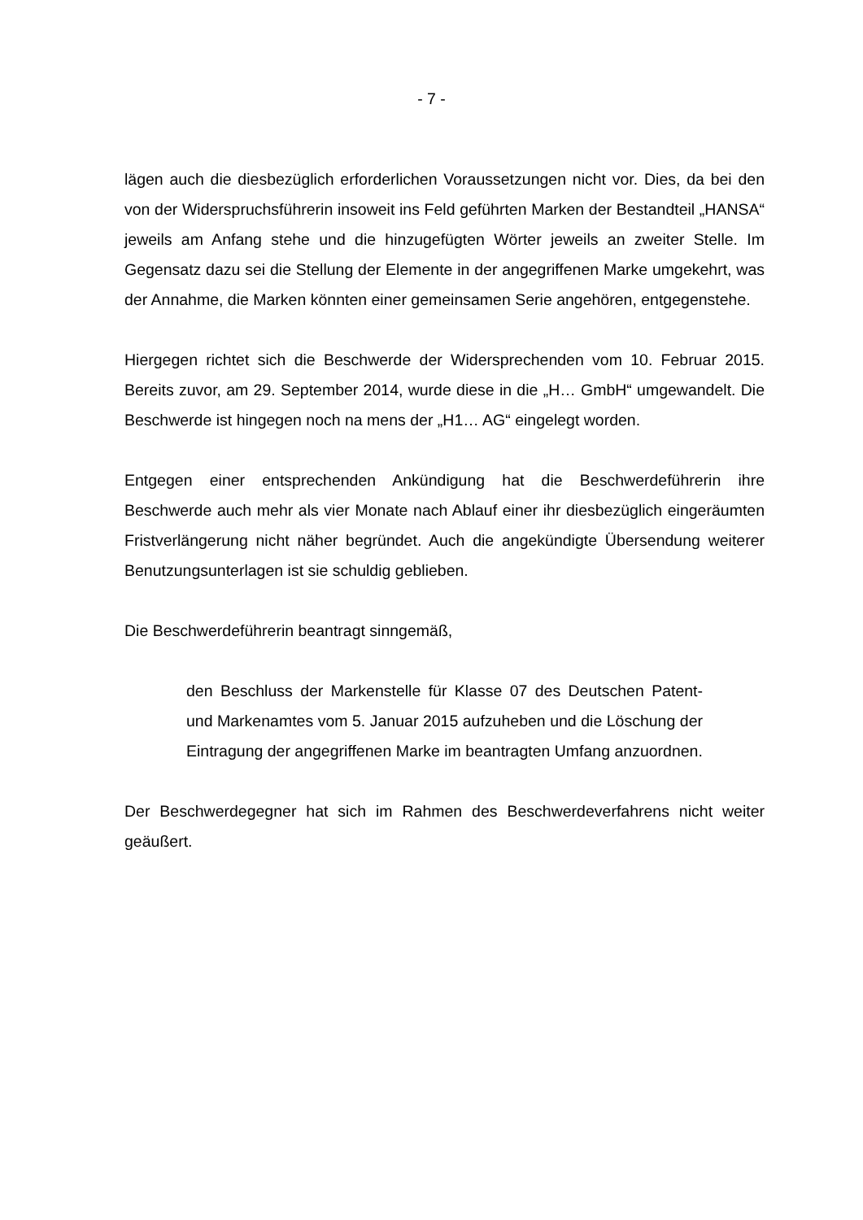- 7 -
lägen auch die diesbezüglich erforderlichen Voraussetzungen nicht vor. Dies, da bei den von der Widerspruchsführerin insoweit ins Feld geführten Marken der Bestandteil „HANSA“ jeweils am Anfang stehe und die hinzugefügten Wörter jeweils an zweiter Stelle. Im Gegensatz dazu sei die Stellung der Elemente in der angegriffenen Marke umgekehrt, was der Annahme, die Marken könnten einer gemeinsamen Serie angehören, entgegenstehe.
Hiergegen richtet sich die Beschwerde der Widersprechenden vom 10. Februar 2015. Bereits zuvor, am 29. September 2014, wurde diese in die „H… GmbH“ umgewandelt. Die Beschwerde ist hingegen noch na mens der „H1… AG“ eingelegt worden.
Entgegen einer entsprechenden Ankündigung hat die Beschwerdeführerin ihre Beschwerde auch mehr als vier Monate nach Ablauf einer ihr diesbezüglich eingeräumten Fristverlängerung nicht näher begründet. Auch die angekündigte Übersendung weiterer Benutzungsunterlagen ist sie schuldig geblieben.
Die Beschwerdeführerin beantragt sinngemäß,
den Beschluss der Markenstelle für Klasse 07 des Deutschen Patent- und Markenamtes vom 5. Januar 2015 aufzuheben und die Löschung der Eintragung der angegriffenen Marke im beantragten Umfang anzuordnen.
Der Beschwerdegegner hat sich im Rahmen des Beschwerdeverfahrens nicht weiter geäußert.